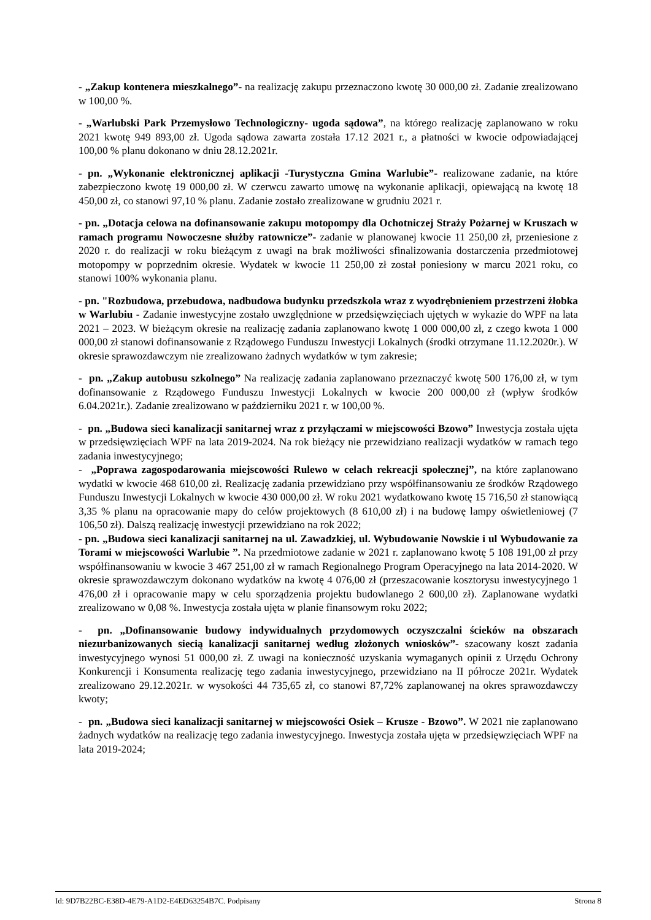- „Zakup kontenera mieszkalnego”- na realizację zakupu przeznaczono kwotę 30 000,00 zł. Zadanie zrealizowano w 100,00 %.
- „Warlubski Park Przemysłowo Technologiczny- ugoda sądowa”, na którego realizację zaplanowano w roku 2021 kwotę 949 893,00 zł. Ugoda sądowa zawarta została 17.12 2021 r., a płatności w kwocie odpowiadającej 100,00 % planu dokonano w dniu 28.12.2021r.
- pn. „Wykonanie elektronicznej aplikacji -Turystyczna Gmina Warlubie”- realizowane zadanie, na które zabezpieczono kwotę 19 000,00 zł. W czerwcu zawarto umowę na wykonanie aplikacji, opiewającą na kwotę 18 450,00 zł, co stanowi 97,10 % planu. Zadanie zostało zrealizowane w grudniu 2021 r.
- pn. „Dotacja celowa na dofinansowanie zakupu motopompy dla Ochotniczej Straży Pożarnej w Kruszach w ramach programu Nowoczesne służby ratownicze”- zadanie w planowanej kwocie 11 250,00 zł, przeniesione z 2020 r. do realizacji w roku bieżącym z uwagi na brak możliwości sfinalizowania dostarczenia przedmiotowej motopompy w poprzednim okresie. Wydatek w kwocie 11 250,00 zł został poniesiony w marcu 2021 roku, co stanowi 100% wykonania planu.
- pn. "Rozbudowa, przebudowa, nadbudowa budynku przedszkola wraz z wyodrębnieniem przestrzeni żłobka w Warlubiu - Zadanie inwestycyjne zostało uwzględnione w przedsięwzięciach ujętych w wykazie do WPF na lata 2021 – 2023. W bieżącym okresie na realizację zadania zaplanowano kwotę 1 000 000,00 zł, z czego kwota 1 000 000,00 zł stanowi dofinansowanie z Rządowego Funduszu Inwestycji Lokalnych (środki otrzymane 11.12.2020r.). W okresie sprawozdawczym nie zrealizowano żadnych wydatków w tym zakresie;
- pn. „Zakup autobusu szkolnego” Na realizację zadania zaplanowano przeznaczyć kwotę 500 176,00 zł, w tym dofinansowanie z Rządowego Funduszu Inwestycji Lokalnych w kwocie 200 000,00 zł (wpływ środków 6.04.2021r.). Zadanie zrealizowano w październiku 2021 r. w 100,00 %.
- pn. „Budowa sieci kanalizacji sanitarnej wraz z przyłączami w miejscowości Bzowo” Inwestycja została ujęta w przedsięwzięciach WPF na lata 2019-2024. Na rok bieżący nie przewidziano realizacji wydatków w ramach tego zadania inwestycyjnego;
- „Poprawa zagospodarowania miejscowości Rulewo w celach rekreacji społecznej”, na które zaplanowano wydatki w kwocie 468 610,00 zł. Realizację zadania przewidziano przy współfinansowaniu ze środków Rządowego Funduszu Inwestycji Lokalnych w kwocie 430 000,00 zł. W roku 2021 wydatkowano kwotę 15 716,50 zł stanowiącą 3,35 % planu na opracowanie mapy do celów projektowych (8 610,00 zł) i na budowę lampy oświetleniowej (7 106,50 zł). Dalszą realizację inwestycji przewidziano na rok 2022;
- pn. „Budowa sieci kanalizacji sanitarnej na ul. Zawadzkiej, ul. Wybudowanie Nowskie i ul Wybudowanie za Torami w miejscowości Warlubie ”. Na przedmiotowe zadanie w 2021 r. zaplanowano kwotę 5 108 191,00 zł przy współfinansowaniu w kwocie 3 467 251,00 zł w ramach Regionalnego Program Operacyjnego na lata 2014-2020. W okresie sprawozdawczym dokonano wydatków na kwotę 4 076,00 zł (przeszacowanie kosztorysu inwestycyjnego 1 476,00 zł i opracowanie mapy w celu sporządzenia projektu budowlanego 2 600,00 zł). Zaplanowane wydatki zrealizowano w 0,08 %. Inwestycja została ujęta w planie finansowym roku 2022;
- pn. „Dofinansowanie budowy indywidualnych przydomowych oczyszczalni ścieków na obszarach niezurbanizowanych siecią kanalizacji sanitarnej według złożonych wniosków”- szacowany koszt zadania inwestycyjnego wynosi 51 000,00 zł. Z uwagi na konieczność uzyskania wymaganych opinii z Urzędu Ochrony Konkurencji i Konsumenta realizację tego zadania inwestycyjnego, przewidziano na II półrocze 2021r. Wydatek zrealizowano 29.12.2021r. w wysokości 44 735,65 zł, co stanowi 87,72% zaplanowanej na okres sprawozdawczy kwoty;
- pn. „Budowa sieci kanalizacji sanitarnej w miejscowości Osiek – Krusze - Bzowo”. W 2021 nie zaplanowano żadnych wydatków na realizację tego zadania inwestycyjnego. Inwestycja została ujęta w przedsięwzięciach WPF na lata 2019-2024;
Id: 9D7B22BC-E38D-4E79-A1D2-E4ED63254B7C. Podpisany Strona 8